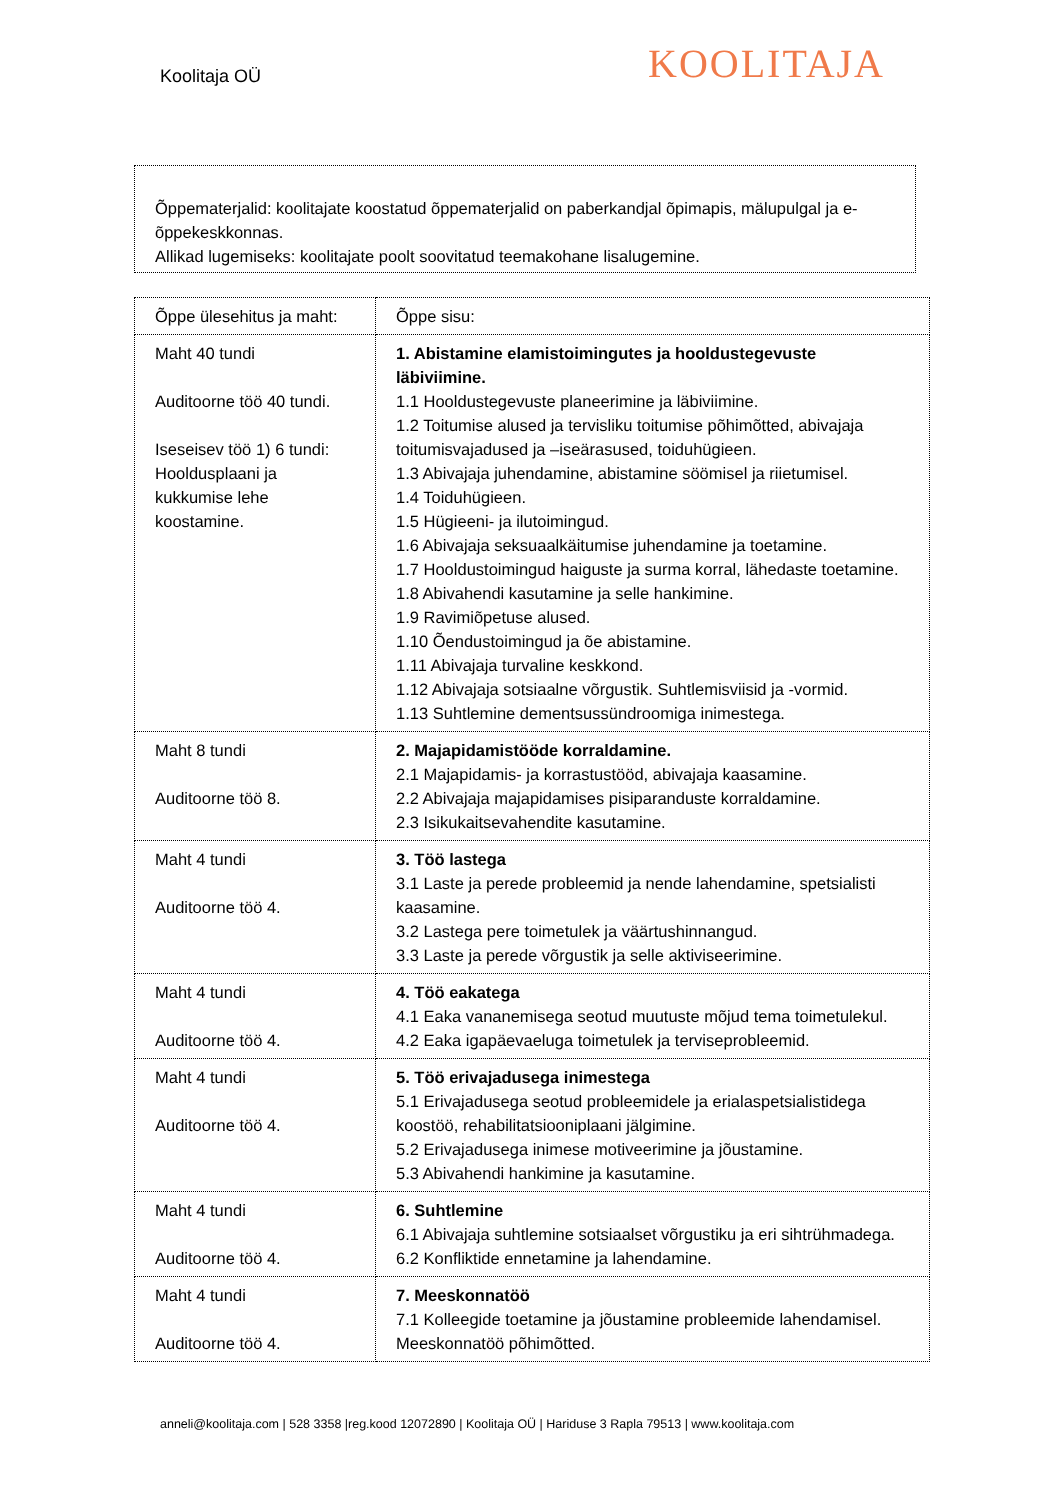Koolitaja OÜ
KOOLITAJA
Õppematerjalid: koolitajate koostatud õppematerjalid on paberkandjal õpimapis, mälupulgal ja e-õppekeskkonnas.
Allikad lugemiseks: koolitajate poolt soovitatud teemakohane lisalugemine.
| Õppe ülesehitus ja maht: | Õppe sisu: |
| Maht 40 tundi Auditoorne töö 40 tundi. Iseseisev töö 1) 6 tundi: Hooldusplaani ja kukkumise lehe koostamine. | 1. Abistamine elamistoimingutes ja hooldustegevuste läbiviimine. 1.1 Hooldustegevuste planeerimine ja läbiviimine. 1.2 Toitumise alused ja tervisliku toitumise põhimõtted, abivajaja toitumisvajadused ja –iseärasused, toiduhügieen. 1.3 Abivajaja juhendamine, abistamine söömisel ja riietumisel. 1.4 Toiduhügieen. 1.5 Hügieeni- ja ilutoimingud. 1.6 Abivajaja seksuaalkäitumise juhendamine ja toetamine. 1.7 Hooldustoimingud haiguste ja surma korral, lähedaste toetamine. 1.8 Abivahendi kasutamine ja selle hankimine. 1.9 Ravimiõpetuse alused. 1.10 Õendustoimingud ja õe abistamine. 1.11 Abivajaja turvaline keskkond. 1.12 Abivajaja sotsiaalne võrgustik. Suhtlemisviisid ja -vormid. 1.13 Suhtlemine dementsussündroomiga inimestega. |
| Maht 8 tundi Auditoorne töö 8. | 2. Majapidamistööde korraldamine. 2.1 Majapidamis- ja korrastustööd, abivajaja kaasamine. 2.2 Abivajaja majapidamises pisiparanduste korraldamine. 2.3 Isikukaitsevahendite kasutamine. |
| Maht 4 tundi Auditoorne töö 4. | 3. Töö lastega 3.1 Laste ja perede probleemid ja nende lahendamine, spetsialisti kaasamine. 3.2 Lastega pere toimetulek ja väärtushinnangud. 3.3 Laste ja perede võrgustik ja selle aktiviseerimine. |
| Maht 4 tundi Auditoorne töö 4. | 4. Töö eakatega 4.1 Eaka vananemisega seotud muutuste mõjud tema toimetulekul. 4.2 Eaka igapäevaeluga toimetulek ja terviseprobleemid. |
| Maht 4 tundi Auditoorne töö 4. | 5. Töö erivajadusega inimestega 5.1 Erivajadusega seotud probleemidele ja erialaspetsialistidega koostöö, rehabilitatsiooniplaani jälgimine. 5.2 Erivajadusega inimese motiveerimine ja jõustamine. 5.3 Abivahendi hankimine ja kasutamine. |
| Maht 4 tundi Auditoorne töö 4. | 6. Suhtlemine 6.1 Abivajaja suhtlemine sotsiaalset võrgustiku ja eri sihtrühmadega. 6.2 Konfliktide ennetamine ja lahendamine. |
| Maht 4 tundi Auditoorne töö 4. | 7. Meeskonnatöö 7.1 Kolleegide toetamine ja jõustamine probleemide lahendamisel. Meeskonnatöö põhimõtted. |
anneli@koolitaja.com | 528 3358 |reg.kood 12072890 | Koolitaja OÜ | Hariduse 3 Rapla 79513 | www.koolitaja.com